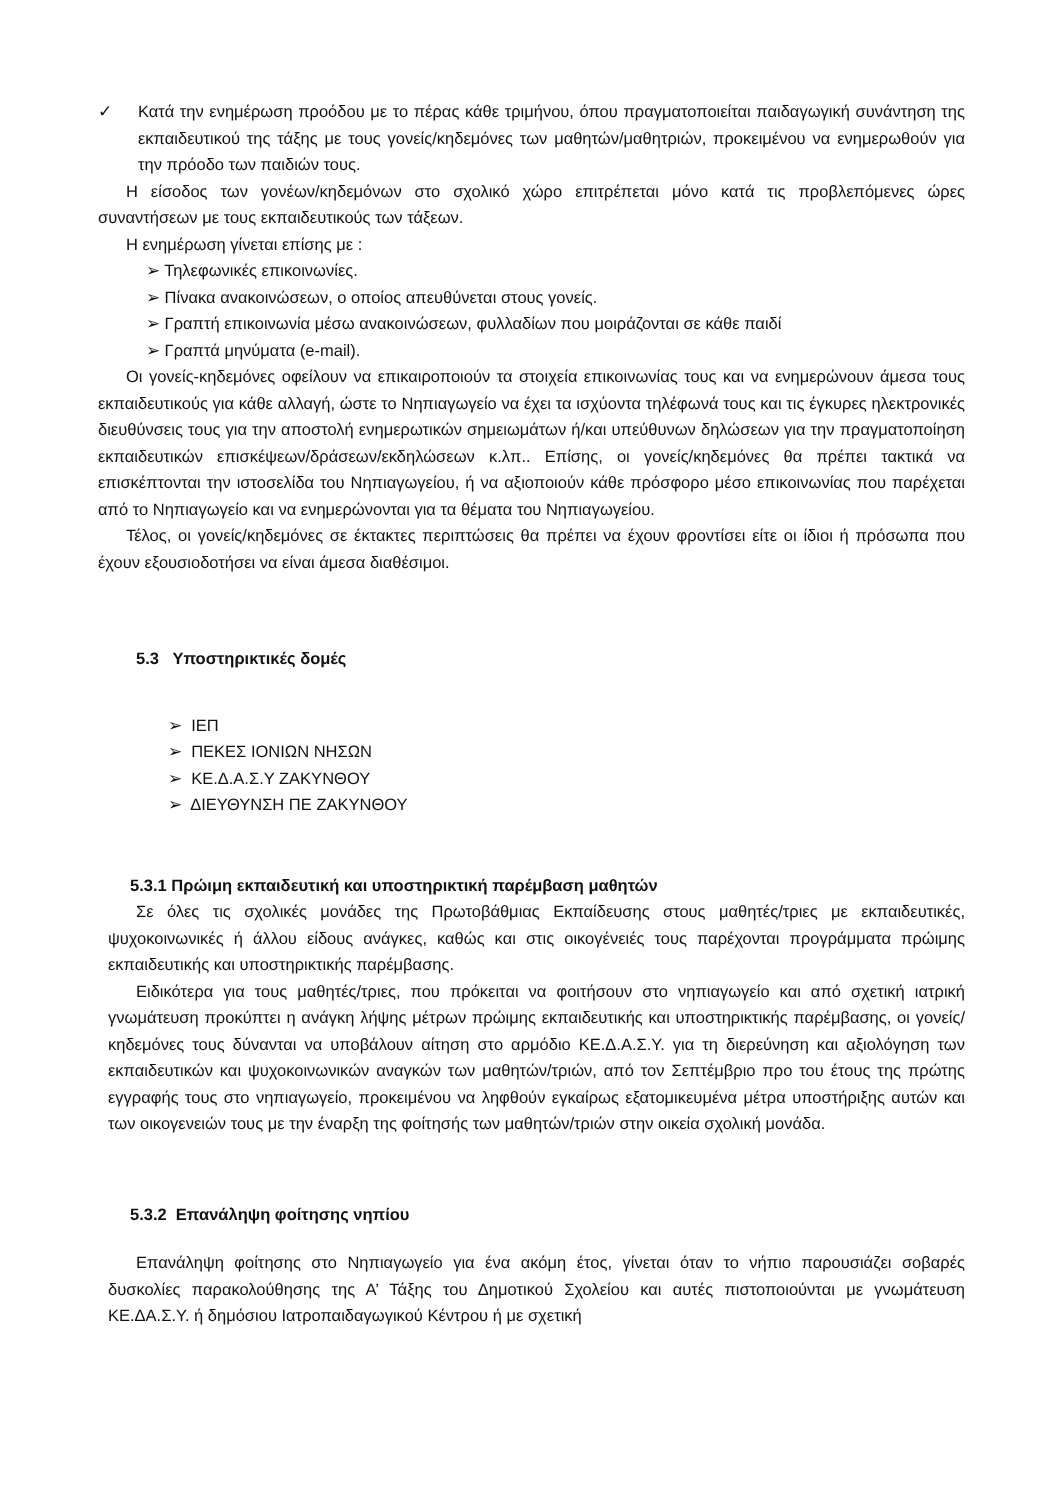✓ Κατά την ενημέρωση προόδου με το πέρας κάθε τριμήνου, όπου πραγματοποιείται παιδαγωγική συνάντηση της εκπαιδευτικού της τάξης με τους γονείς/κηδεμόνες των μαθητών/μαθητριών, προκειμένου να ενημερωθούν για την πρόοδο των παιδιών τους.
Η είσοδος των γονέων/κηδεμόνων στο σχολικό χώρο επιτρέπεται μόνο κατά τις προβλεπόμενες ώρες συναντήσεων με τους εκπαιδευτικούς των τάξεων.
Η ενημέρωση γίνεται επίσης με :
➢ Τηλεφωνικές επικοινωνίες.
➢ Πίνακα ανακοινώσεων, ο οποίος απευθύνεται στους γονείς.
➢ Γραπτή επικοινωνία μέσω ανακοινώσεων, φυλλαδίων που μοιράζονται σε κάθε παιδί
➢ Γραπτά μηνύματα (e-mail).
Οι γονείς-κηδεμόνες οφείλουν να επικαιροποιούν τα στοιχεία επικοινωνίας τους και να ενημερώνουν άμεσα τους εκπαιδευτικούς για κάθε αλλαγή, ώστε το Νηπιαγωγείο να έχει τα ισχύοντα τηλέφωνά τους και τις έγκυρες ηλεκτρονικές διευθύνσεις τους για την αποστολή ενημερωτικών σημειωμάτων ή/και υπεύθυνων δηλώσεων για την πραγματοποίηση εκπαιδευτικών επισκέψεων/δράσεων/εκδηλώσεων κ.λπ.. Επίσης, οι γονείς/κηδεμόνες θα πρέπει τακτικά να επισκέπτονται την ιστοσελίδα του Νηπιαγωγείου, ή να αξιοποιούν κάθε πρόσφορο μέσο επικοινωνίας που παρέχεται από το Νηπιαγωγείο και να ενημερώνονται για τα θέματα του Νηπιαγωγείου.
Τέλος, οι γονείς/κηδεμόνες σε έκτακτες περιπτώσεις θα πρέπει να έχουν φροντίσει είτε οι ίδιοι ή πρόσωπα που έχουν εξουσιοδοτήσει να είναι άμεσα διαθέσιμοι.
5.3 Υποστηρικτικές δομές
➢ ΙΕΠ
➢ ΠΕΚΕΣ ΙΟΝΙΩΝ ΝΗΣΩΝ
➢ ΚΕ.Δ.Α.Σ.Υ ΖΑΚΥΝΘΟΥ
➢ ΔΙΕΥΘΥΝΣΗ ΠΕ ΖΑΚΥΝΘΟΥ
5.3.1 Πρώιμη εκπαιδευτική και υποστηρικτική παρέμβαση μαθητών
Σε όλες τις σχολικές μονάδες της Πρωτοβάθμιας Εκπαίδευσης στους μαθητές/τριες με εκπαιδευτικές, ψυχοκοινωνικές ή άλλου είδους ανάγκες, καθώς και στις οικογένειές τους παρέχονται προγράμματα πρώιμης εκπαιδευτικής και υποστηρικτικής παρέμβασης.
Ειδικότερα για τους μαθητές/τριες, που πρόκειται να φοιτήσουν στο νηπιαγωγείο και από σχετική ιατρική γνωμάτευση προκύπτει η ανάγκη λήψης μέτρων πρώιμης εκπαιδευτικής και υποστηρικτικής παρέμβασης, οι γονείς/κηδεμόνες τους δύνανται να υποβάλουν αίτηση στο αρμόδιο ΚΕ.Δ.Α.Σ.Υ. για τη διερεύνηση και αξιολόγηση των εκπαιδευτικών και ψυχοκοινωνικών αναγκών των μαθητών/τριών, από τον Σεπτέμβριο προ του έτους της πρώτης εγγραφής τους στο νηπιαγωγείο, προκειμένου να ληφθούν εγκαίρως εξατομικευμένα μέτρα υποστήριξης αυτών και των οικογενειών τους με την έναρξη της φοίτησής των μαθητών/τριών στην οικεία σχολική μονάδα.
5.3.2 Επανάληψη φοίτησης νηπίου
Επανάληψη φοίτησης στο Νηπιαγωγείο για ένα ακόμη έτος, γίνεται όταν το νήπιο παρουσιάζει σοβαρές δυσκολίες παρακολούθησης της Α’ Τάξης του Δημοτικού Σχολείου και αυτές πιστοποιούνται με γνωμάτευση ΚΕ.ΔΑ.Σ.Υ. ή δημόσιου Ιατροπαιδαγωγικού Κέντρου ή με σχετική